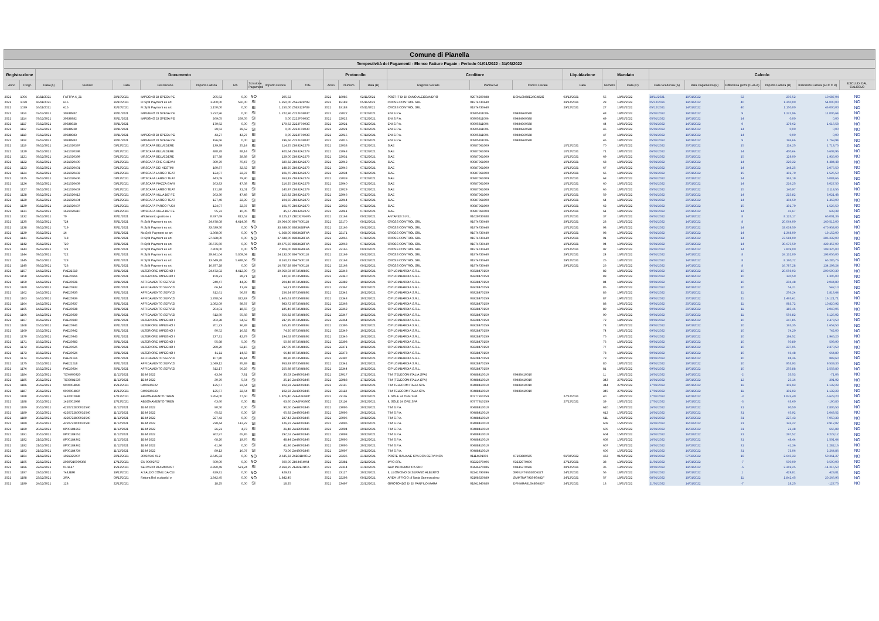Comune di Pianella
Tempestività dei Pagamenti - Elenco Fatture Pagate - Periodo 01/01/2022 - 31/03/2022
| Registrazione | | Documento | | | | | | | | | Protocollo | | | Creditore | | | Liquidazione | Mandato | | Calcolo | | | | | |
| --- | --- | --- | --- | --- | --- | --- | --- | --- | --- | --- | --- | --- | --- | --- | --- | --- | --- | --- | --- | --- | --- | --- | --- | --- | --- |
| Anno | Progr. | Data (A) | Numero | Data | Descrizione | Importo Fattura | IVA | Scissione Pagamenti | Importo Dovuto | CIG | Anno | Numero | Data (B) | Ragione Sociale | Partita IVA | Codice Fiscale | Data | Numero | Data (C) | Data Scadenza (A) | Data Pagamento (B) | Differenza giorni (C+B-A) | Importo Fattura (D) | Indicatore Fattura (E=C X D) | ESCLUDI DAL CALCOLO |
| 2021 | 1006 | 10/11/2021 | FATTPA 6_21 | 29/10/2021 | IMPEGNO DI SPESA PE | 205,52 | 0,00 | NO | 205,52 | | 2021 | 18985 | 02/11/2021 | POST IT DI DI SANO ALESSANDRO | 02076200688 | DSNLSN88E26G482G | 03/12/2021 | 55 | 18/01/2022 | 28/11/2021 | 19/01/2022 | 52 | 205,52 | 10.687,04 | NO |
| 2021 | 1039 | 16/11/2021 | 615 | 31/10/2021 | Ft Split Payment ex art. | 1.900,00 | 550,00 | SI | 1.350,00 | Z5E3129789 | 2021 | 19183 | 05/11/2021 | CROSS CONTROL SRL | 01974730440 | | 29/12/2021 | 23 | 13/01/2022 | 05/12/2021 | 14/01/2022 | 40 | 1.350,00 | 54.000,00 | NO |
| 2021 | 1039 | 16/11/2021 | 615 | 31/10/2021 | Ft Split Payment ex art. | 1.150,00 | 0,00 | SI | 1.150,00 | Z5E3129789 | 2021 | 19183 | 05/11/2021 | CROSS CONTROL SRL | 01974730440 | | 29/12/2021 | 27 | 13/01/2022 | 05/12/2021 | 14/01/2022 | 40 | 1.150,00 | 46.000,00 | NO |
| 2021 | 1114 | 07/12/2021 | 30338982 | 30/11/2021 | IMPEGNO DI SPESA PEI | 1.222,96 | 0,00 | SI | 1.222,96 | Z222F0603C | 2021 | 22022 | 07/12/2021 | ENI S.P.A. | 00905811006 | 00484960588 | | 48 | 18/01/2022 | 05/01/2022 | 19/01/2022 | 9 | 1.222,96 | 11.006,64 | NO |
| 2021 | 1114 | 07/12/2021 | 30338982 | 30/11/2021 | IMPEGNO DI SPESA PEI | 269,05 | 269,05 | SI | 0,00 | Z222F0603C | 2021 | 22022 | 07/12/2021 | ENI S.P.A. | 00905811006 | 00484960588 | | 49 | 18/01/2022 | 05/01/2022 | 19/01/2022 | 14 | 0,00 | 0,00 | NO |
| 2021 | 1117 | 07/12/2021 | 30338928 | 30/11/2021 | | 179,62 | 0,00 | SI | 179,62 | Z222F0603C | 2021 | 22021 | 07/12/2021 | ENI S.P.A. | 00905811006 | 00484960588 | | 44 | 18/01/2022 | 05/01/2022 | 14/01/2022 | 9 | 179,62 | 1.616,58 | NO |
| 2021 | 1117 | 07/12/2021 | 30338928 | 30/11/2021 | | 39,52 | 39,52 | SI | 0,00 | Z222F0603C | 2021 | 22021 | 07/12/2021 | ENI S.P.A. | 00905811006 | 00484960588 | | 45 | 18/01/2022 | 05/01/2022 | 19/01/2022 | 14 | 0,00 | 0,00 | NO |
| 2021 | 1118 | 07/12/2021 | 30338983 | 30/11/2021 | IMPEGNO DI SPESA PEI | 43,27 | 43,27 | SI | 0,00 | Z222F0603C | 2021 | 22015 | 07/12/2021 | ENI S.P.A. | 00905811006 | 00484960588 | | 47 | 18/01/2022 | 05/01/2022 | 19/01/2022 | 14 | 0,00 | 0,00 | NO |
| 2021 | 1118 | 07/12/2021 | 30338983 | 30/11/2021 | IMPEGNO DI SPESA PEI | 196,66 | 0,00 | SI | 196,66 | Z222F0603C | 2021 | 22015 | 07/12/2021 | ENI S.P.A. | 00905811006 | 00484960588 | | 46 | 18/01/2022 | 05/01/2022 | 14/01/2022 | 9 | 196,66 | 1.769,94 | NO |
| 2021 | 1119 | 09/12/2021 | 1621020397 | 03/12/2021 | Uff.SCAFA BELVEDERE | 139,39 | 25,14 | SI | 114,25 | Z8632A2279 | 2021 | 22038 | 07/12/2021 | SIAE | 00987061009 | | 10/12/2021 | 70 | 18/01/2022 | 05/01/2022 | 20/01/2022 | 15 | 114,25 | 1.713,75 | NO |
| 2021 | 1120 | 09/12/2021 | 1621020398 | 03/12/2021 | Uff.SCAFA BELVEDERE | 488,78 | 88,14 | SI | 400,64 | Z8632A2279 | 2021 | 22043 | 07/12/2021 | SIAE | 00987061009 | | 10/12/2021 | 71 | 18/01/2022 | 06/01/2022 | 20/01/2022 | 14 | 400,64 | 5.608,96 | NO |
| 2021 | 1121 | 09/12/2021 | 1621020399 | 03/12/2021 | Uff.SCAFA BELVEDERE | 157,38 | 28,38 | SI | 129,00 | Z8632A2279 | 2021 | 22031 | 07/12/2021 | SIAE | 00987061009 | | 10/12/2021 | 69 | 18/01/2022 | 05/01/2022 | 20/01/2022 | 15 | 129,00 | 1.935,00 | NO |
| 2021 | 1122 | 09/12/2021 | 1621020400 | 03/12/2021 | Uff.SCAFA CHE GUEVAI | 390,79 | 70,47 | SI | 320,32 | Z8632A2279 | 2021 | 22042 | 07/12/2021 | SIAE | 00987061009 | | 10/12/2021 | 68 | 18/01/2022 | 06/01/2022 | 20/01/2022 | 14 | 320,32 | 4.484,48 | NO |
| 2021 | 1123 | 09/12/2021 | 1621020401 | 03/12/2021 | Uff.SCAFA DEI VESTINI | 180,87 | 32,62 | SI | 148,25 | Z8632A2279 | 2021 | 22045 | 07/12/2021 | SIAE | 00987061009 | | 10/12/2021 | 67 | 18/01/2022 | 06/01/2022 | 20/01/2022 | 14 | 148,25 | 2.075,50 | NO |
| 2021 | 1124 | 09/12/2021 | 1621020402 | 03/12/2021 | Uff.SCAFA LARGO TEAT | 124,07 | 22,37 | SI | 101,70 | Z8632A2279 | 2021 | 22034 | 07/12/2021 | SIAE | 00987061009 | | 10/12/2021 | 66 | 18/01/2022 | 05/01/2022 | 20/01/2022 | 15 | 101,70 | 1.525,50 | NO |
| 2021 | 1125 | 09/12/2021 | 1621020406 | 03/12/2021 | Uff.SCAFA LARGO TEAT | 443,09 | 79,90 | SI | 363,19 | Z8632A2279 | 2021 | 22039 | 07/12/2021 | SIAE | 00987061009 | | 10/12/2021 | 63 | 18/01/2022 | 06/01/2022 | 20/01/2022 | 14 | 363,19 | 5.084,66 | NO |
| 2021 | 1126 | 09/12/2021 | 1621020409 | 03/12/2021 | Uff.SCAFA PIAZZA GARI | 263,83 | 47,58 | SI | 216,25 | Z8632A2279 | 2021 | 22040 | 07/12/2021 | SIAE | 00987061009 | | 10/12/2021 | 60 | 18/01/2022 | 06/01/2022 | 20/01/2022 | 14 | 216,25 | 3.027,50 | NO |
| 2021 | 1127 | 09/12/2021 | 1621020403 | 03/12/2021 | Uff.SCAFA LARGO TEAT | 171,98 | 31,01 | SI | 140,97 | Z8632A2279 | 2021 | 22029 | 07/12/2021 | SIAE | 00987061009 | | 10/12/2021 | 65 | 18/01/2022 | 05/01/2022 | 20/01/2022 | 15 | 140,97 | 2.114,55 | NO |
| 2021 | 1128 | 09/12/2021 | 1621020412 | 03/12/2021 | Uff.SCAFA VILLA DE' FE | 263,30 | 47,48 | SI | 215,82 | Z8632A2279 | 2021 | 22046 | 07/12/2021 | SIAE | 00987061009 | | 10/12/2021 | 59 | 18/01/2022 | 06/01/2022 | 20/01/2022 | 14 | 215,82 | 3.021,48 | NO |
| 2021 | 1129 | 09/12/2021 | 1621020404 | 03/12/2021 | Uff.SCAFA LARGO TEAT | 127,49 | 22,99 | SI | 104,50 | Z8632A2279 | 2021 | 22044 | 07/12/2021 | SIAE | 00987061009 | | 10/12/2021 | 64 | 18/01/2022 | 06/01/2022 | 20/01/2022 | 14 | 104,50 | 1.463,00 | NO |
| 2021 | 1130 | 09/12/2021 | 1621020407 | 03/12/2021 | Uff.SCAFA PARCO PUBI | 124,07 | 22,37 | SI | 101,70 | Z8632A2279 | 2021 | 22032 | 07/12/2021 | SIAE | 00987061009 | | 10/12/2021 | 62 | 18/01/2022 | 05/01/2022 | 20/01/2022 | 15 | 101,70 | 1.525,50 | NO |
| 2021 | 1131 | 09/12/2021 | 1621020410 | 03/12/2021 | Uff.SCAFA VILLA DE' FE | 55,72 | 10,05 | SI | 45,67 | Z8632A2279 | 2021 | 22041 | 07/12/2021 | SIAE | 00987061009 | | 10/12/2021 | 61 | 18/01/2022 | 06/01/2022 | 20/01/2022 | 14 | 45,67 | 639,38 | NO |
| 2021 | 1132 | 09/12/2021 | 70 | 30/11/2021 | affidamento gestione s | 8.937,69 | 812,52 | SI | 8.125,17 | ZBD32FB605 | 2021 | 22163 | 09/12/2021 | ANTARES S.R.L. | 01629730688 | | 10/12/2021 | 37 | 13/01/2022 | 06/01/2022 | 14/01/2022 | 8 | 8.125,17 | 65.001,36 | NO |
| 2021 | 1135 | 09/12/2021 | 724 | 30/11/2021 | Ft Split Payment ex art. | 24.478,08 | 4.414,08 | SI | 20.064,00 | 8947600118 | 2021 | 22170 | 09/12/2021 | CROSS CONTROL SRL | 01974730440 | | 29/12/2021 | 28 | 13/01/2022 | 06/01/2022 | 14/01/2022 | 8 | 20.064,00 | 160.512,00 | NO |
| 2021 | 1138 | 09/12/2021 | 719 | 30/11/2021 | Ft Split Payment ex art. | 33.639,50 | 0,00 | NO | 33.639,50 | 8983428F4A | 2021 | 22166 | 09/12/2021 | CROSS CONTROL SRL | 01974730440 | | 10/12/2021 | 93 | 19/01/2022 | 06/01/2022 | 20/01/2022 | 14 | 33.639,50 | 470.953,00 | NO |
| 2021 | 1139 | 09/12/2021 | 16 | 30/11/2021 | Nc Split Payment ex art | -1.368,00 | 0,00 | NO | -1.368,00 | 8983428F4A | 2021 | 22171 | 09/12/2021 | CROSS CONTROL SRL | 01974730440 | | 10/12/2021 | 93 | 19/01/2022 | 06/01/2022 | 20/01/2022 | 14 | -1.368,00 | -19.152,00 | NO |
| 2021 | 1141 | 09/12/2021 | 718 | 30/11/2021 | Ft Split Payment ex art. | 27.588,00 | 0,00 | NO | 27.588,00 | 8983428F4A | 2021 | 22066 | 07/12/2021 | CROSS CONTROL SRL | 01974730440 | | 10/12/2021 | 91 | 19/01/2022 | 06/01/2022 | 20/01/2022 | 14 | 27.588,00 | 386.232,00 | NO |
| 2021 | 1142 | 09/12/2021 | 720 | 30/11/2021 | Ft Split Payment ex art. | 30.675,50 | 0,00 | NO | 30.675,50 | 8983428F4A | 2021 | 22063 | 07/12/2021 | CROSS CONTROL SRL | 01974730440 | | 10/12/2021 | 94 | 19/01/2022 | 06/01/2022 | 20/01/2022 | 14 | 30.675,50 | 429.457,00 | NO |
| 2021 | 1143 | 09/12/2021 | 721 | 30/11/2021 | Ft Split Payment ex art. | 7.809,00 | 0,00 | NO | 7.809,00 | 8983428F4A | 2021 | 22165 | 09/12/2021 | CROSS CONTROL SRL | 01974730440 | | 10/12/2021 | 92 | 19/01/2022 | 06/01/2022 | 20/01/2022 | 14 | 7.809,00 | 109.326,00 | NO |
| 2021 | 1144 | 09/12/2021 | 722 | 30/11/2021 | Ft Split Payment ex art. | 29.441,04 | 5.309,04 | SI | 24.132,00 | 8947600118 | 2021 | 22169 | 09/12/2021 | CROSS CONTROL SRL | 01974730440 | | 29/12/2021 | 24 | 13/01/2022 | 06/01/2022 | 14/01/2022 | 8 | 24.132,00 | 193.056,00 | NO |
| 2021 | 1145 | 09/12/2021 | 723 | 30/11/2021 | Ft Split Payment ex art. | 13.649,28 | 5.488,56 | SI | 8.160,72 | 8947600118 | 2021 | 22168 | 09/12/2021 | CROSS CONTROL SRL | 01974730440 | | 29/12/2021 | 25 | 13/01/2022 | 06/01/2022 | 14/01/2022 | 8 | 8.160,72 | 65.285,76 | NO |
| 2021 | 1145 | 09/12/2021 | 723 | 30/11/2021 | Ft Split Payment ex art. | 16.787,28 | 0,00 | SI | 16.787,28 | 8947600118 | 2021 | 22168 | 09/12/2021 | CROSS CONTROL SRL | 01974730440 | | 29/12/2021 | 26 | 13/01/2022 | 06/01/2022 | 14/01/2022 | 8 | 16.787,28 | 134.298,24 | NO |
| 2021 | 1157 | 14/12/2021 | PAE21519 | 30/11/2021 | ULTERIORE IMPEGNO I | 24.472,02 | 4.412,99 | SI | 20.059,03 | 857354889E | 2021 | 22348 | 10/12/2021 | CIP LOMBARDIA S.R.L. | 09328470159 | | | 82 | 18/01/2022 | 09/01/2022 | 19/01/2022 | 10 | 20.059,03 | 200.590,30 | NO |
| 2021 | 1158 | 14/12/2021 | PAE20266 | 30/11/2021 | ULTERIORE IMPEGNO I | 159,21 | 28,71 | SI | 130,50 | 857354889E | 2021 | 22340 | 10/12/2021 | CIP LOMBARDIA S.R.L. | 09328470159 | | | 83 | 18/01/2022 | 09/01/2022 | 19/01/2022 | 10 | 130,50 | 1.305,00 | NO |
| 2021 | 1159 | 14/12/2021 | PAE20331 | 30/11/2021 | AFFIDAMENTO SERVIZI | 249,47 | 44,99 | SI | 204,48 | 857354889E | 2021 | 22382 | 10/12/2021 | CIP LOMBARDIA S.R.L. | 09328470159 | | | 84 | 18/01/2022 | 09/01/2022 | 19/01/2022 | 10 | 204,48 | 2.044,80 | NO |
| 2021 | 1160 | 14/12/2021 | PAE20332 | 30/11/2021 | AFFIDAMENTO SERVIZI | 66,14 | 11,93 | SI | 54,21 | 857354889E | 2021 | 22367 | 10/12/2021 | CIP LOMBARDIA S.R.L. | 09328470159 | | | 85 | 18/01/2022 | 09/01/2022 | 19/01/2022 | 10 | 54,21 | 542,10 | NO |
| 2021 | 1162 | 14/12/2021 | PAE20335 | 30/11/2021 | AFFIDAMENTO SERVIZI | 312,61 | 56,37 | SI | 256,24 | 857354889E | 2021 | 22342 | 10/12/2021 | CIP LOMBARDIA S.R.L. | 09328470159 | | | 86 | 19/01/2022 | 09/01/2022 | 20/01/2022 | 11 | 256,24 | 2.818,64 | NO |
| 2021 | 1163 | 14/12/2021 | PAE20336 | 30/11/2021 | AFFIDAMENTO SERVIZI | 1.788,04 | 322,43 | SI | 1.465,61 | 857354889E | 2021 | 22343 | 10/12/2021 | CIP LOMBARDIA S.R.L. | 09328470159 | | | 87 | 19/01/2022 | 09/01/2022 | 20/01/2022 | 11 | 1.465,61 | 16.121,71 | NO |
| 2021 | 1164 | 14/12/2021 | PAE20337 | 30/11/2021 | AFFIDAMENTO SERVIZI | 1.082,09 | 98,37 | SI | 983,72 | 857354889E | 2021 | 22363 | 10/12/2021 | CIP LOMBARDIA S.R.L. | 09328470159 | | | 88 | 19/01/2022 | 09/01/2022 | 20/01/2022 | 11 | 983,72 | 10.820,92 | NO |
| 2021 | 1165 | 14/12/2021 | PAE20338 | 30/11/2021 | AFFIDAMENTO SERVIZI | 204,01 | 18,55 | SI | 185,46 | 857354889E | 2021 | 22362 | 10/12/2021 | CIP LOMBARDIA S.R.L. | 09328470159 | | | 89 | 19/01/2022 | 09/01/2022 | 20/01/2022 | 11 | 185,46 | 2.040,06 | NO |
| 2021 | 1166 | 14/12/2021 | PAE20339 | 30/11/2021 | AFFIDAMENTO SERVIZI | 612,50 | 55,68 | SI | 556,82 | 857354889E | 2021 | 22347 | 10/12/2021 | CIP LOMBARDIA S.R.L. | 09328470159 | | | 90 | 19/01/2022 | 09/01/2022 | 20/01/2022 | 11 | 556,82 | 6.125,02 | NO |
| 2021 | 1167 | 15/12/2021 | PAE20340 | 30/11/2021 | ULTERIORE IMPEGNO I | 302,38 | 54,53 | SI | 247,85 | 857354889E | 2021 | 22364 | 10/12/2021 | CIP LOMBARDIA S.R.L. | 09328470159 | | | 72 | 18/01/2022 | 09/01/2022 | 19/01/2022 | 10 | 247,85 | 2.478,50 | NO |
| 2021 | 1168 | 15/12/2021 | PAE20341 | 30/11/2021 | ULTERIORE IMPEGNO I | 201,73 | 36,38 | SI | 165,35 | 857354889E | 2021 | 22396 | 10/12/2021 | CIP LOMBARDIA S.R.L. | 09328470159 | | | 73 | 18/01/2022 | 09/01/2022 | 19/01/2022 | 10 | 165,35 | 1.653,50 | NO |
| 2021 | 1169 | 15/12/2021 | PAE20342 | 30/11/2021 | ULTERIORE IMPEGNO I | 90,52 | 16,32 | SI | 74,20 | 857354889E | 2021 | 22349 | 10/12/2021 | CIP LOMBARDIA S.R.L. | 09328470159 | | | 74 | 18/01/2022 | 09/01/2022 | 19/01/2022 | 10 | 74,20 | 742,00 | NO |
| 2021 | 1170 | 15/12/2021 | PAE20343 | 30/11/2021 | ULTERIORE IMPEGNO I | 237,31 | 42,79 | SI | 194,52 | 857354889E | 2021 | 22346 | 10/12/2021 | CIP LOMBARDIA S.R.L. | 09328470159 | | | 75 | 18/01/2022 | 09/01/2022 | 19/01/2022 | 10 | 194,52 | 1.945,20 | NO |
| 2021 | 1171 | 15/12/2021 | PAE20383 | 30/11/2021 | ULTERIORE IMPEGNO I | 55,98 | 5,09 | SI | 50,89 | 857354889E | 2021 | 22398 | 10/12/2021 | CIP LOMBARDIA S.R.L. | 09328470159 | | | 76 | 18/01/2022 | 09/01/2022 | 19/01/2022 | 10 | 50,89 | 508,90 | NO |
| 2021 | 1172 | 15/12/2021 | PAE20625 | 30/11/2021 | ULTERIORE IMPEGNO I | 289,20 | 52,15 | SI | 237,05 | 857354889E | 2021 | 22371 | 10/12/2021 | CIP LOMBARDIA S.R.L. | 09328470159 | | | 77 | 18/01/2022 | 09/01/2022 | 19/01/2022 | 10 | 237,05 | 2.370,50 | NO |
| 2021 | 1173 | 15/12/2021 | PAE20626 | 30/11/2021 | ULTERIORE IMPEGNO I | 81,11 | 14,63 | SI | 66,48 | 857354889E | 2021 | 22373 | 10/12/2021 | CIP LOMBARDIA S.R.L. | 09328470159 | | | 78 | 18/01/2022 | 09/01/2022 | 19/01/2022 | 10 | 66,48 | 664,80 | NO |
| 2021 | 1174 | 15/12/2021 | PAE21516 | 30/11/2021 | AFFIDAMENTO SERVIZI | 107,80 | 19,44 | SI | 88,36 | 857354889E | 2021 | 22397 | 10/12/2021 | CIP LOMBARDIA S.R.L. | 09328470159 | | | 79 | 18/01/2022 | 09/01/2022 | 19/01/2022 | 10 | 88,36 | 883,60 | NO |
| 2021 | 1175 | 15/12/2021 | PAE21518 | 30/11/2021 | AFFIDAMENTO SERVIZI | 1.049,12 | 95,39 | SI | 953,93 | 857354889E | 2021 | 22341 | 10/12/2021 | CIP LOMBARDIA S.R.L. | 09328470159 | | | 80 | 18/01/2022 | 09/01/2022 | 19/01/2022 | 10 | 953,93 | 9.539,30 | NO |
| 2021 | 1176 | 15/12/2021 | PAE20334 | 30/11/2021 | AFFIDAMENTO SERVIZI | 312,17 | 56,29 | SI | 255,88 | 857354889E | 2021 | 22344 | 10/12/2021 | CIP LOMBARDIA S.R.L. | 09328470159 | | | 81 | 18/01/2022 | 09/01/2022 | 19/01/2022 | 10 | 255,88 | 2.558,80 | NO |
| 2021 | 1184 | 20/12/2021 | 7X04900320 | 11/12/2021 | 1BIM 2022 | 43,34 | 7,81 | SI | 35,53 | ZA43003346 | 2021 | 23017 | 17/12/2021 | TIM (TELECOM ITALIA SPA) | 00488410010 | 00488410010 | | 11 | 13/01/2022 | 16/01/2022 | 14/01/2022 | -2 | 35,53 | -71,06 | NO |
| 2021 | 1185 | 20/12/2021 | 7X03981535 | 11/12/2021 | 1BIM 2022 | 30,70 | 5,54 | SI | 25,16 | ZA43003346 | 2021 | 22983 | 17/12/2021 | TIM (TELECOM ITALIA SPA) | 00488410010 | 00488410010 | | 343 | 27/01/2022 | 16/01/2022 | 28/01/2022 | 12 | 25,16 | 301,92 | NO |
| 2021 | 1186 | 20/12/2021 | 9000004836 | 15/12/2021 | 0400235622 | 125,57 | 22,64 | SI | 102,93 | ZA43003346 | 2021 | 23111 | 20/12/2021 | TIM TELECOM ITALIA SPA | 00488410010 | 00488410010 | | 344 | 27/01/2022 | 17/01/2022 | 28/01/2022 | 11 | 102,93 | 1.132,23 | NO |
| 2021 | 1187 | 20/12/2021 | 9000004837 | 15/12/2021 | 0400235623 | 125,57 | 22,64 | SI | 102,93 | ZA43003346 | 2021 | 23112 | 20/12/2021 | TIM TELECOM ITALIA SPA | 00488410010 | 00488410010 | | 345 | 27/01/2022 | 17/01/2022 | 28/01/2022 | 11 | 102,93 | 1.132,23 | NO |
| 2021 | 1188 | 20/12/2021 | 1410002998 | 17/12/2021 | ABBONAMENTO TRIEN | 1.954,00 | 77,60 | SI | 1.876,40 | Z4A2F9386C | 2021 | 23116 | 20/12/2021 | IL SOLE 24 ORE SPA | 00777910159 | | 27/12/2021 | 40 | 13/01/2022 | 17/01/2022 | 14/01/2022 | -3 | 1.876,40 | -5.629,20 | NO |
| 2021 | 1188 | 20/12/2021 | 1410002998 | 17/12/2021 | ABBONAMENTO TRIEN | 63,60 | 0,00 | SI | 63,60 | Z4A2F9386C | 2021 | 23116 | 20/12/2021 | IL SOLE 24 ORE SPA | 00777910159 | | 27/12/2021 | 39 | 13/01/2022 | 17/01/2022 | 14/01/2022 | -3 | 63,60 | -190,80 | NO |
| 2021 | 1189 | 20/12/2021 | 4220722800032540 | 11/12/2021 | 1BIM 2022 | 90,50 | 0,00 | SI | 90,50 | ZA43003346 | 2021 | 23096 | 20/12/2021 | TIM S.P.A. | 00488410010 | | | 610 | 15/02/2022 | 16/01/2022 | 16/02/2022 | 31 | 90,50 | 2.805,50 | NO |
| 2021 | 1189 | 20/12/2021 | 4220722800032540 | 11/12/2021 | 1BIM 2022 | 65,92 | 0,00 | SI | 65,92 | ZA43003346 | 2021 | 23096 | 20/12/2021 | TIM S.P.A. | 00488410010 | | | 612 | 15/02/2022 | 16/01/2022 | 16/02/2022 | 31 | 65,92 | 2.043,52 | NO |
| 2021 | 1189 | 20/12/2021 | 4220722800032540 | 11/12/2021 | 1BIM 2022 | 227,43 | 0,00 | SI | 227,43 | ZA43003346 | 2021 | 23096 | 20/12/2021 | TIM S.P.A. | 00488410010 | | | 611 | 15/02/2022 | 16/01/2022 | 16/02/2022 | 31 | 227,43 | 7.050,33 | NO |
| 2021 | 1189 | 20/12/2021 | 4220722800032540 | 11/12/2021 | 1BIM 2022 | 238,44 | 112,22 | SI | 126,22 | ZA43003346 | 2021 | 23096 | 20/12/2021 | TIM S.P.A. | 00488410010 | | | 609 | 15/02/2022 | 16/01/2022 | 16/02/2022 | 31 | 126,22 | 3.912,82 | NO |
| 2021 | 1190 | 20/12/2021 | 8P00184963 | 11/12/2021 | 1BIM 2022 | 26,21 | 4,73 | SI | 21,48 | ZA43003346 | 2021 | 23094 | 20/12/2021 | TIM S.P.A. | 00488410010 | | | 605 | 15/02/2022 | 16/01/2022 | 16/02/2022 | 31 | 21,48 | 665,88 | NO |
| 2021 | 1191 | 20/12/2021 | 8P00184552 | 11/12/2021 | 1BIM 2022 | 362,97 | 65,45 | SI | 297,52 | ZA43003346 | 2021 | 23093 | 20/12/2021 | TIM S.P.A. | 00488410010 | | | 604 | 15/02/2022 | 16/01/2022 | 16/02/2022 | 31 | 297,52 | 9.223,12 | NO |
| 2021 | 1192 | 21/12/2021 | 8P00184362 | 11/12/2021 | 1BIM 2022 | 68,20 | 19,76 | SI | 48,44 | ZA43003346 | 2021 | 23095 | 20/12/2021 | TIM S.P.A. | 00488410010 | | | 608 | 15/02/2022 | 16/01/2022 | 16/02/2022 | 31 | 48,44 | 1.501,64 | NO |
| 2021 | 1192 | 21/12/2021 | 8P00184362 | 11/12/2021 | 1BIM 2022 | 41,36 | 0,00 | SI | 41,36 | ZA43003346 | 2021 | 23095 | 20/12/2021 | TIM S.P.A. | 00488410010 | | | 607 | 15/02/2022 | 16/01/2022 | 16/02/2022 | 31 | 41,36 | 1.282,16 | NO |
| 2021 | 1193 | 21/12/2021 | 8P00184736 | 11/12/2021 | 1BIM 2022 | 89,13 | 16,07 | SI | 73,06 | ZA43003346 | 2021 | 23097 | 20/12/2021 | TIM S.P.A. | 00488410010 | | | 606 | 15/02/2022 | 16/01/2022 | 16/02/2022 | 31 | 73,06 | 2.264,86 | NO |
| 2021 | 1194 | 21/12/2021 | 1021325007 | 20/12/2021 | 30037646-012 | 2.645,33 | 0,00 | NO | 2.645,33 | Z6B31D0C12 | 2021 | 23236 | 21/12/2021 | POSTE ITALIANE SPA DCA SERV INCA | 01114601006 | 97103880585 | 01/02/2022 | 463 | 01/02/2022 | 19/01/2022 | 07/02/2022 | 19 | 2.645,33 | 50.261,27 | NO |
| 2021 | 1195 | 22/12/2021 | 2030/210000368 | 17/12/2021 | CU 00602757 | 500,00 | 0,00 | NO | 500,00 | Z863454064 | 2021 | 23381 | 22/12/2021 | MYO SRL | 03222970406 | 03222970406 | 27/12/2021 | 38 | 13/01/2022 | 21/01/2022 | 14/01/2022 | -7 | 500,00 | -3.500,00 | NO |
| 2021 | 1196 | 22/12/2021 | 01/1147 | 15/12/2021 | SERVIZIO DI AMMINIST | 2.890,49 | 521,24 | SI | 2.369,25 | ZEB2E01CA | 2021 | 23314 | 21/12/2021 | GAP INFORMATICA SNC | 00446370686 | 00446370686 | 28/12/2021 | 36 | 13/01/2022 | 20/01/2022 | 14/01/2022 | -6 | 2.369,25 | -14.215,50 | NO |
| 2021 | 1197 | 23/12/2021 | 74/LIBRI | 19/12/2021 | A SALDO COME DA CEI | 429,81 | 0,00 | NO | 429,81 | | 2021 | 23117 | 20/12/2021 | IL LEONCINO DI SERANO ALBERTO | 02241790696 | SRNLRT66S30C632T | 24/12/2021 | 56 | 18/01/2022 | 18/01/2022 | 19/01/2022 | 1 | 429,81 | 429,81 | NO |
| 2021 | 1198 | 23/12/2021 | 3/PA | 09/12/2021 | Fattura libri scolastici p | 1.842,45 | 0,00 | NO | 1.842,45 | | 2021 | 22293 | 09/12/2021 | AREA UFFICIO di Tania Sammassimo | 02108620689 | SMMTNA79B59G482F | 24/12/2021 | 57 | 18/01/2022 | 08/01/2022 | 19/01/2022 | 11 | 1.842,45 | 20.266,95 | NO |
| 2021 | 1199 | 24/12/2021 | 128 | 22/12/2021 | | 18,25 | 0,00 | SI | 18,25 | | 2021 | 23497 | 23/12/2021 | GIROTONDO DI DI PANFILO MARA | 01861940680 | DPNMRA81S48G482P | 24/12/2021 | 18 | 13/01/2022 | 21/01/2022 | 14/01/2022 | -7 | 18,25 | -127,75 | NO |